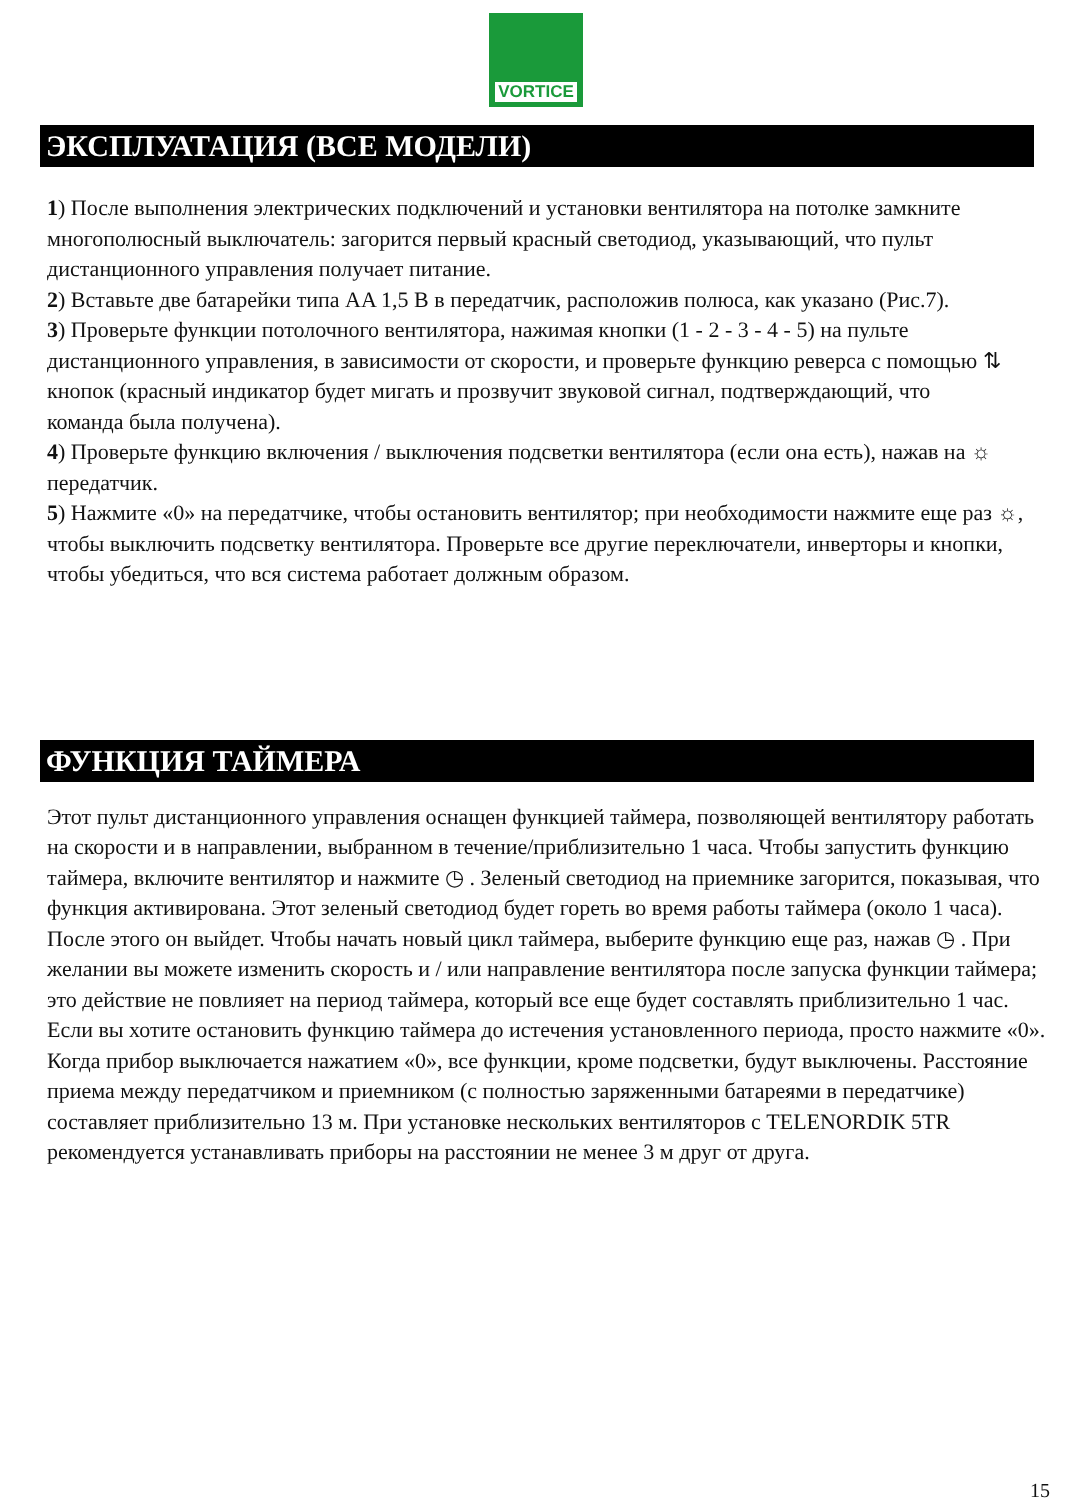VORTICE
ЭКСПЛУАТАЦИЯ (ВСЕ МОДЕЛИ)
1) После выполнения электрических подключений и установки вентилятора на потолке замкните многополюсный выключатель: загорится первый красный светодиод, указывающий, что пульт дистанционного управления получает питание.
2) Вставьте две батарейки типа AA 1,5 В в передатчик, расположив полюса, как указано (Рис.7).
3) Проверьте функции потолочного вентилятора, нажимая кнопки (1 - 2 - 3 - 4 - 5) на пульте дистанционного управления, в зависимости от скорости, и проверьте функцию реверса с помощью ⇅ кнопок (красный индикатор будет мигать и прозвучит звуковой сигнал, подтверждающий, что
команда была получена).
4) Проверьте функцию включения / выключения подсветки вентилятора (если она есть), нажав на ☼ передатчик.
5) Нажмите «0» на передатчике, чтобы остановить вентилятор; при необходимости нажмите еще раз ☼, чтобы выключить подсветку вентилятора. Проверьте все другие переключатели, инверторы и кнопки, чтобы убедиться, что вся система работает должным образом.
ФУНКЦИЯ ТАЙМЕРА
Этот пульт дистанционного управления оснащен функцией таймера, позволяющей вентилятору работать на скорости и в направлении, выбранном в течение/приблизительно 1 часа. Чтобы запустить функцию таймера, включите вентилятор и нажмите ◷ . Зеленый светодиод на приемнике загорится, показывая, что функция активирована. Этот зеленый светодиод будет гореть во время работы таймера (около 1 часа). После этого он выйдет. Чтобы начать новый цикл таймера, выберите функцию еще раз, нажав ◷ . При желании вы можете изменить скорость и / или направление вентилятора после запуска функции таймера; это действие не повлияет на период таймера, который все еще будет составлять приблизительно 1 час. Если вы хотите остановить функцию таймера до истечения установленного периода, просто нажмите «0». Когда прибор выключается нажатием «0», все функции, кроме подсветки, будут выключены. Расстояние приема между передатчиком и приемником (с полностью заряженными батареями в передатчике) составляет приблизительно 13 м. При установке нескольких вентиляторов с TELENORDIK 5TR рекомендуется устанавливать приборы на расстоянии не менее 3 м друг от друга.
15